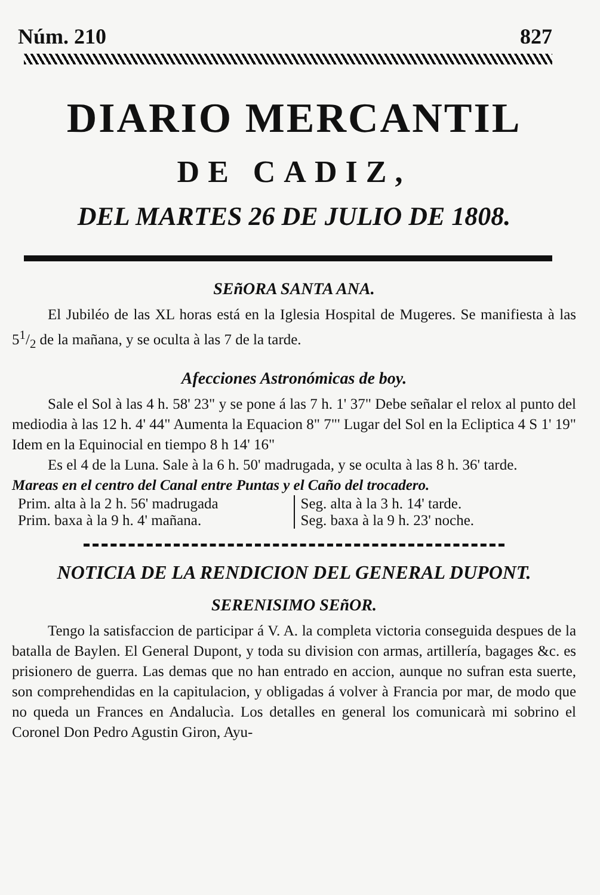Núm. 210 827
DIARIO MERCANTIL
DE CADIZ,
DEL MARTES 26 DE JULIO DE 1808.
SEñORA SANTA ANA.
El Jubiléo de las XL horas está en la Iglesia Hospital de Mugeres. Se manifiesta à las 51/2 de la mañana, y se oculta à las 7 de la tarde.
Afecciones Astronómicas de boy.
Sale el Sol à las 4 h. 58' 23" y se pone á las 7 h. 1' 37" Debe señalar el relox al punto del mediodia à las 12 h. 4' 44" Aumenta la Equacion 8" 7"' Lugar del Sol en la Ecliptica 4 S 1' 19" Idem en la Equinocial en tiempo 8 h 14' 16"
Es el 4 de la Luna. Sale à la 6 h. 50' madrugada, y se oculta à las 8 h. 36' tarde.
Mareas en el centro del Canal entre Puntas y el Caño del trocadero.
Prim. alta à la 2 h. 56' madrugada
Prim. baxa à la 9 h. 4' mañana.
Seg. alta à la 3 h. 14' tarde.
Seg. baxa à la 9 h. 23' noche.
NOTICIA DE LA RENDICION DEL GENERAL DUPONT.
SERENISIMO SEñOR.
Tengo la satisfaccion de participar á V. A. la completa victoria conseguida despues de la batalla de Baylen. El General Dupont, y toda su division con armas, artillería, bagages &c. es prisionero de guerra. Las demas que no han entrado en accion, aunque no sufran esta suerte, son comprehendidas en la capitulacion, y obligadas á volver à Francia por mar, de modo que no queda un Frances en Andalucìa. Los detalles en general los comunicarà mi sobrino el Coronel Don Pedro Agustin Giron, Ayu-